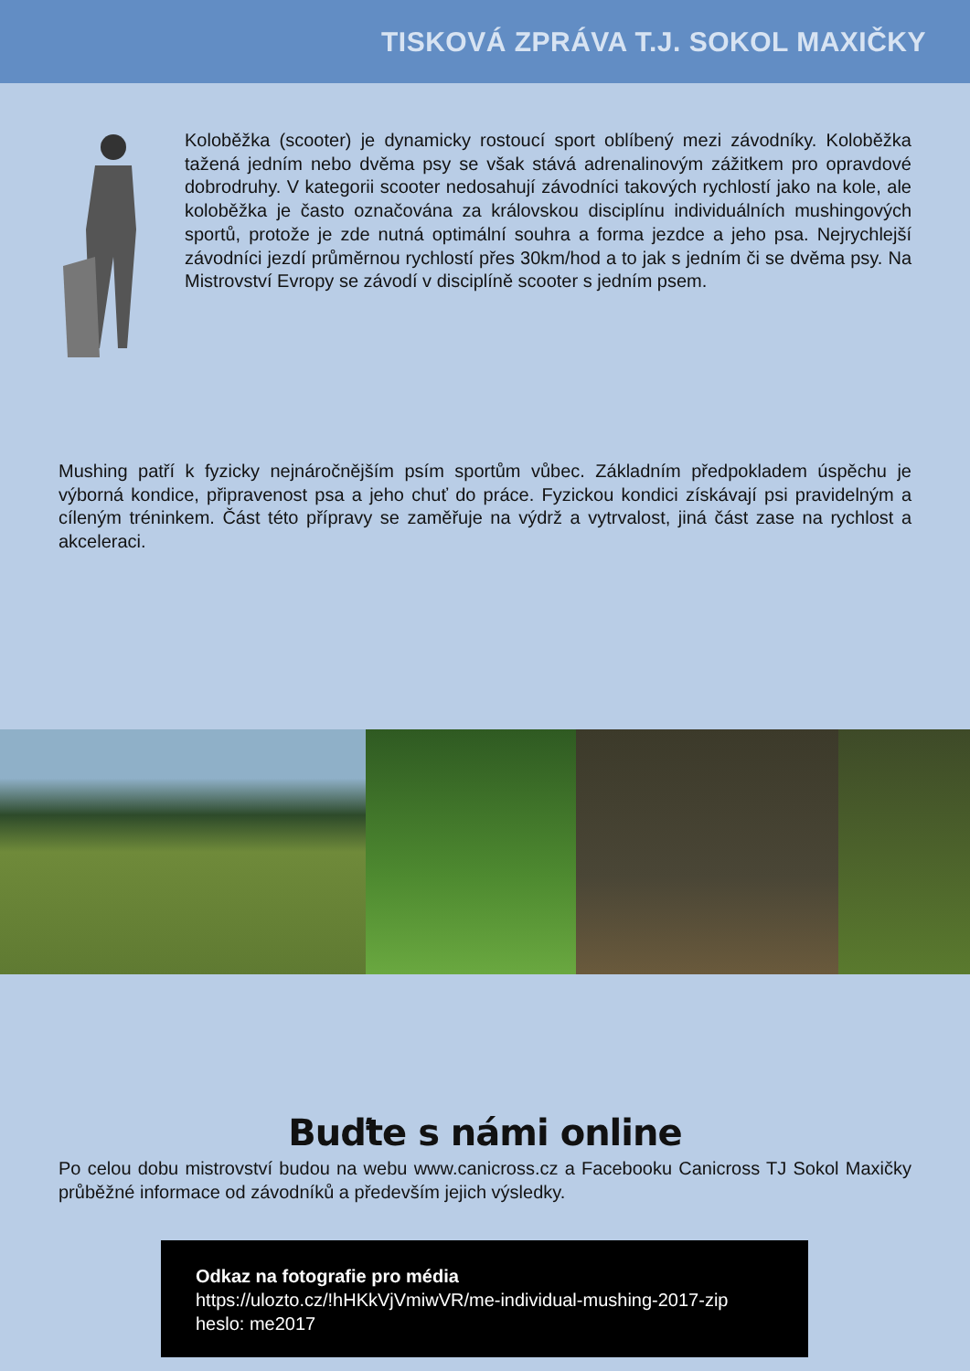TISKOVÁ ZPRÁVA T.J. SOKOL MAXIČKY
Koloběžka (scooter) je dynamicky rostoucí sport oblíbený mezi závodníky. Koloběžka tažená jedním nebo dvěma psy se však stává adrenalinovým zážitkem pro opravdové dobrodruhy. V kategorii scooter nedosahují závodníci takových rychlostí jako na kole, ale koloběžka je často označována za královskou disciplínu individuálních mushingových sportů, protože je zde nutná optimální souhra a forma jezdce a jeho psa. Nejrychlejší závodníci jezdí průměrnou rychlostí přes 30km/hod a to jak s jedním či se dvěma psy. Na Mistrovství Evropy se závodí v disciplíně scooter s jedním psem.
Mushing patří k fyzicky nejnáročnějším psím sportům vůbec. Základním předpokladem úspěchu je výborná kondice, připravenost psa a jeho chuť do práce. Fyzickou kondici získávají psi pravidelným a cíleným tréninkem. Část této přípravy se zaměřuje na výdrž a vytrvalost, jiná část zase na rychlost a akceleraci.
Buďte s námi online
Po celou dobu mistrovství budou na webu www.canicross.cz a Facebooku Canicross TJ Sokol Maxičky průběžné informace od závodníků a především jejich výsledky.
Odkaz na fotografie pro média
https://ulozto.cz/!hHKkVjVmiwVR/me-individual-mushing-2017-zip
heslo: me2017